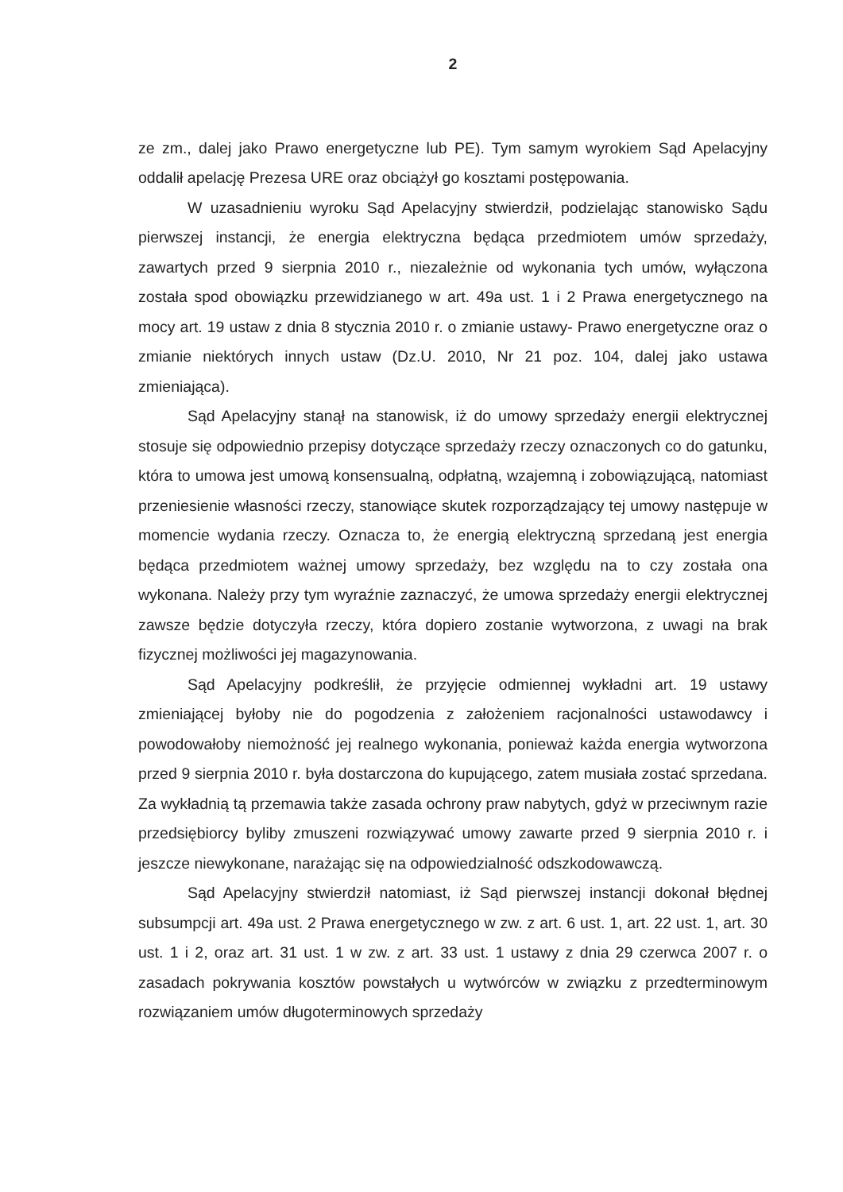2
ze zm., dalej jako Prawo energetyczne lub PE). Tym samym wyrokiem Sąd Apelacyjny oddalił apelację Prezesa URE oraz obciążył go kosztami postępowania.
W uzasadnieniu wyroku Sąd Apelacyjny stwierdził, podzielając stanowisko Sądu pierwszej instancji, że energia elektryczna będąca przedmiotem umów sprzedaży, zawartych przed 9 sierpnia 2010 r., niezależnie od wykonania tych umów, wyłączona została spod obowiązku przewidzianego w art. 49a ust. 1 i 2 Prawa energetycznego na mocy art. 19 ustaw z dnia 8 stycznia 2010 r. o zmianie ustawy- Prawo energetyczne oraz o zmianie niektórych innych ustaw (Dz.U. 2010, Nr 21 poz. 104, dalej jako ustawa zmieniająca).
Sąd Apelacyjny stanął na stanowisk, iż do umowy sprzedaży energii elektrycznej stosuje się odpowiednio przepisy dotyczące sprzedaży rzeczy oznaczonych co do gatunku, która to umowa jest umową konsensualną, odpłatną, wzajemną i zobowiązującą, natomiast przeniesienie własności rzeczy, stanowiące skutek rozporządzający tej umowy następuje w momencie wydania rzeczy. Oznacza to, że energią elektryczną sprzedaną jest energia będąca przedmiotem ważnej umowy sprzedaży, bez względu na to czy została ona wykonana. Należy przy tym wyraźnie zaznaczyć, że umowa sprzedaży energii elektrycznej zawsze będzie dotyczyła rzeczy, która dopiero zostanie wytworzona, z uwagi na brak fizycznej możliwości jej magazynowania.
Sąd Apelacyjny podkreślił, że przyjęcie odmiennej wykładni art. 19 ustawy zmieniającej byłoby nie do pogodzenia z założeniem racjonalności ustawodawcy i powodowałoby niemożność jej realnego wykonania, ponieważ każda energia wytworzona przed 9 sierpnia 2010 r. była dostarczona do kupującego, zatem musiała zostać sprzedana. Za wykładnią tą przemawia także zasada ochrony praw nabytych, gdyż w przeciwnym razie przedsiębiorcy byliby zmuszeni rozwiązywać umowy zawarte przed 9 sierpnia 2010 r. i jeszcze niewykonane, narażając się na odpowiedzialność odszkodowawczą.
Sąd Apelacyjny stwierdził natomiast, iż Sąd pierwszej instancji dokonał błędnej subsumpcji art. 49a ust. 2 Prawa energetycznego w zw. z art. 6 ust. 1, art. 22 ust. 1, art. 30 ust. 1 i 2, oraz art. 31 ust. 1 w zw. z art. 33 ust. 1 ustawy z dnia 29 czerwca 2007 r. o zasadach pokrywania kosztów powstałych u wytwórców w związku z przedterminowym rozwiązaniem umów długoterminowych sprzedaży